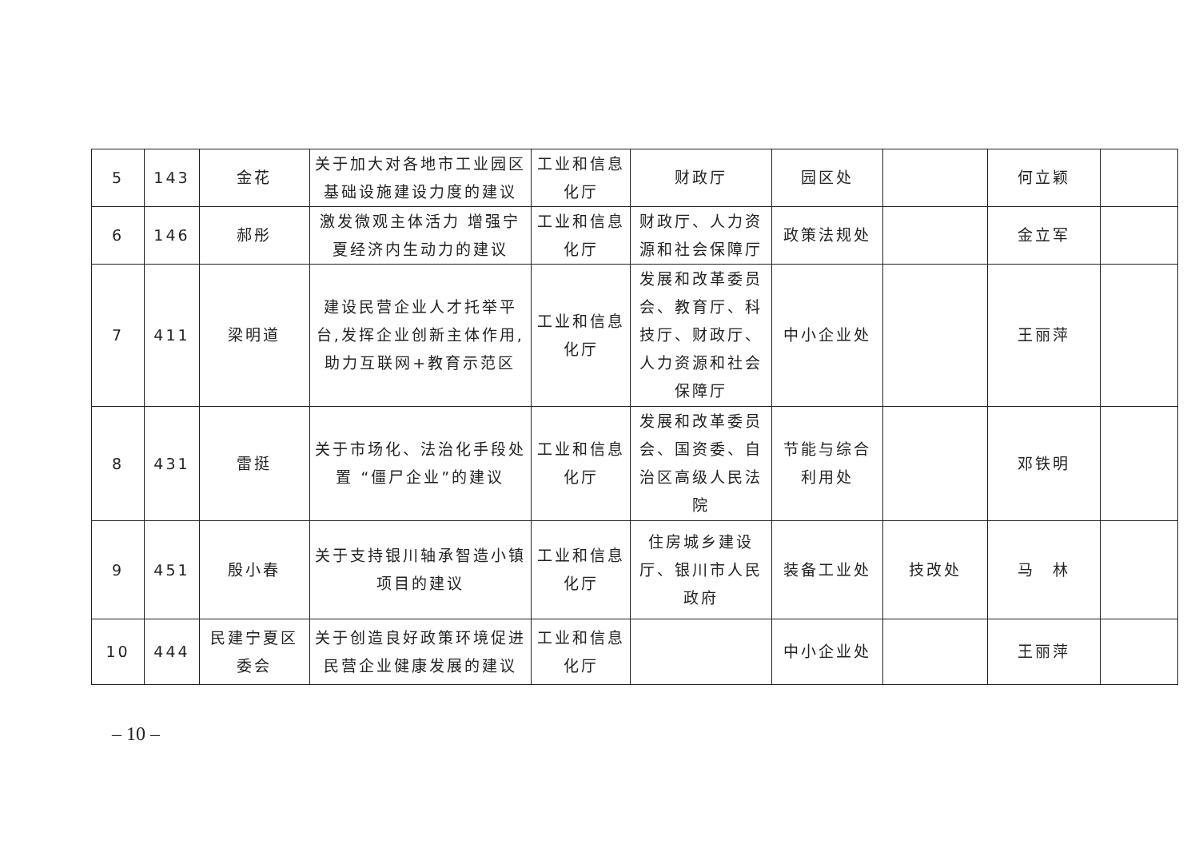| 5 | 143 | 金花 | 关于加大对各地市工业园区基础设施建设力度的建议 | 工业和信息化厅 | 财政厅 | 园区处 | | 何立颖 | |
| 6 | 146 | 郝彤 | 激发微观主体活力 增强宁夏经济内生动力的建议 | 工业和信息化厅 | 财政厅、人力资源和社会保障厅 | 政策法规处 | | 金立军 | |
| 7 | 411 | 梁明道 | 建设民营企业人才托举平台,发挥企业创新主体作用,助力互联网+教育示范区 | 工业和信息化厅 | 发展和改革委员会、教育厅、科技厅、财政厅、人力资源和社会保障厅 | 中小企业处 | | 王丽萍 | |
| 8 | 431 | 雷挺 | 关于市场化、法治化手段处置 “僵尸企业”的建议 | 工业和信息化厅 | 发展和改革委员会、国资委、自治区高级人民法院 | 节能与综合利用处 | | 邓铁明 | |
| 9 | 451 | 殷小春 | 关于支持银川轴承智造小镇项目的建议 | 工业和信息化厅 | 住房城乡建设厅、银川市人民政府 | 装备工业处 | 技改处 | 马 林 | |
| 10 | 444 | 民建宁夏区委会 | 关于创造良好政策环境促进民营企业健康发展的建议 | 工业和信息化厅 | | 中小企业处 | | 王丽萍 | |
– 10 –